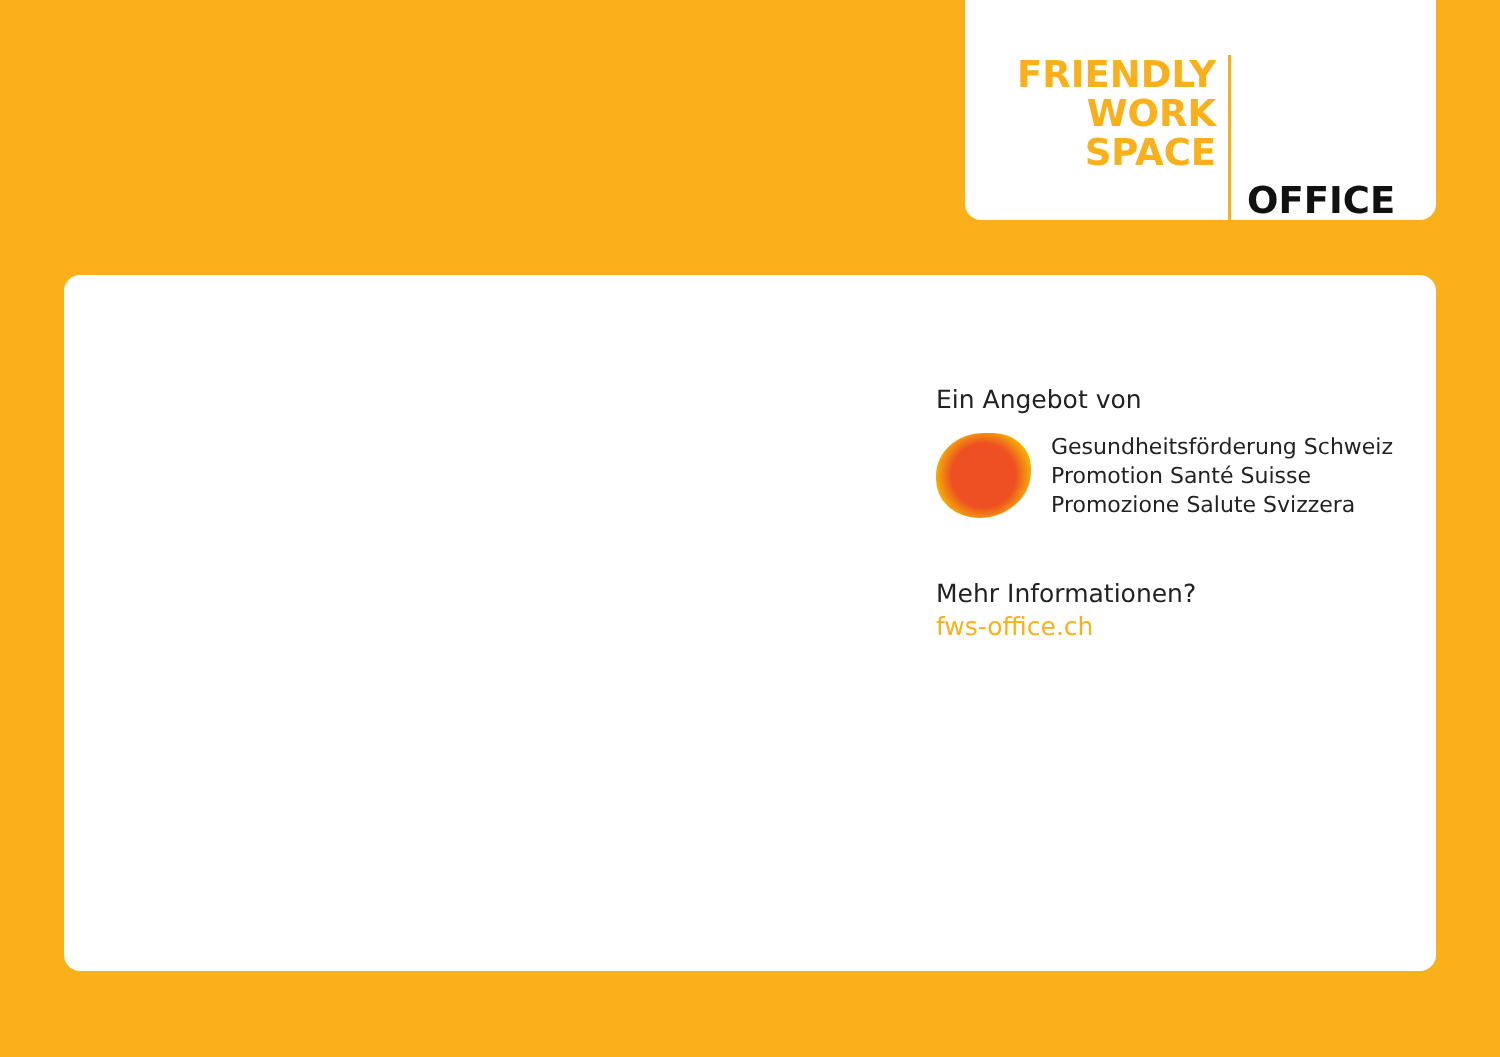FRIENDLY
WORK
SPACE
OFFICE
Ein Angebot von
Gesundheitsförderung Schweiz
Promotion Santé Suisse
Promozione Salute Svizzera
Mehr Informationen?
fws-office.ch